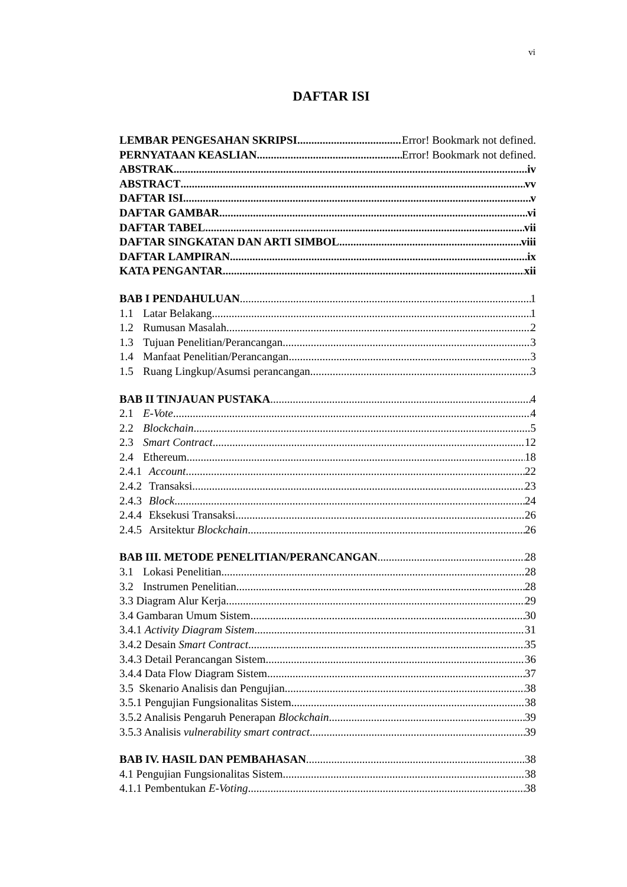vi
DAFTAR ISI
LEMBAR PENGESAHAN SKRIPSI Error! Bookmark not defined.
PERNYATAAN KEASLIAN Error! Bookmark not defined.
ABSTRAK iv
ABSTRACT vv
DAFTAR ISI v
DAFTAR GAMBAR vi
DAFTAR TABEL vii
DAFTAR SINGKATAN DAN ARTI SIMBOL viii
DAFTAR LAMPIRAN ix
KATA PENGANTAR xii
BAB I PENDAHULUAN 1
1.1 Latar Belakang 1
1.2 Rumusan Masalah 2
1.3 Tujuan Penelitian/Perancangan 3
1.4 Manfaat Penelitian/Perancangan 3
1.5 Ruang Lingkup/Asumsi perancangan 3
BAB II TINJAUAN PUSTAKA 4
2.1 E-Vote 4
2.2 Blockchain 5
2.3 Smart Contract 12
2.4 Ethereum 18
2.4.1 Account 22
2.4.2 Transaksi 23
2.4.3 Block 24
2.4.4 Eksekusi Transaksi 26
2.4.5 Arsitektur Blockchain 26
BAB III. METODE PENELITIAN/PERANCANGAN 28
3.1 Lokasi Penelitian 28
3.2 Instrumen Penelitian 28
3.3 Diagram Alur Kerja 29
3.4 Gambaran Umum Sistem 30
3.4.1 Activity Diagram Sistem 31
3.4.2 Desain Smart Contract 35
3.4.3 Detail Perancangan Sistem 36
3.4.4 Data Flow Diagram Sistem 37
3.5 Skenario Analisis dan Pengujian 38
3.5.1 Pengujian Fungsionalitas Sistem 38
3.5.2 Analisis Pengaruh Penerapan Blockchain 39
3.5.3 Analisis vulnerability smart contract 39
BAB IV. HASIL DAN PEMBAHASAN 38
4.1 Pengujian Fungsionalitas Sistem 38
4.1.1 Pembentukan E-Voting 38